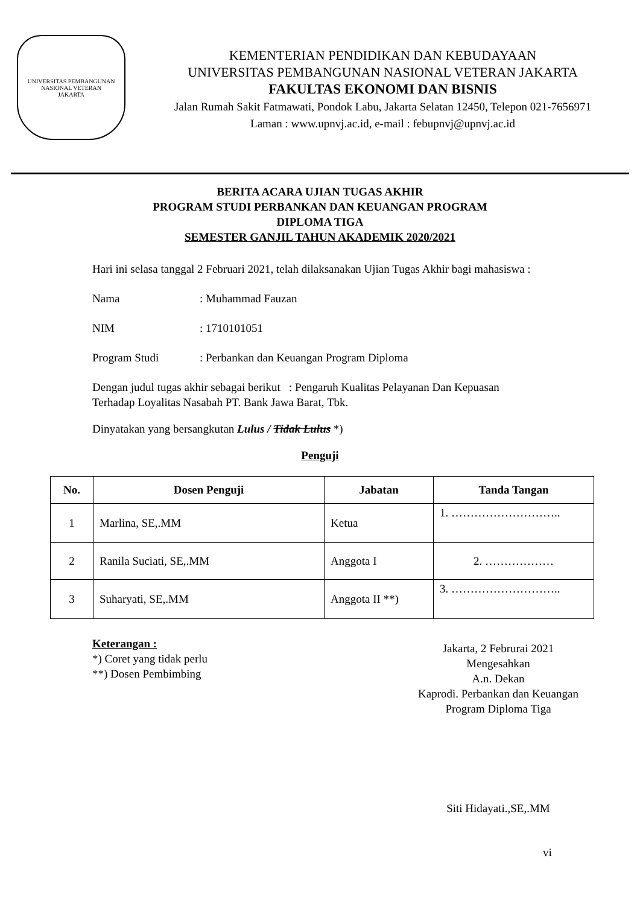UNIVERSITAS PEMBANGUNAN NASIONAL VETERAN
JAKARTA
KEMENTERIAN PENDIDIKAN DAN KEBUDAYAAN
UNIVERSITAS PEMBANGUNAN NASIONAL VETERAN JAKARTA
FAKULTAS EKONOMI DAN BISNIS
Jalan Rumah Sakit Fatmawati, Pondok Labu, Jakarta Selatan 12450, Telepon 021-7656971
Laman : www.upnvj.ac.id, e-mail : febupnvj@upnvj.ac.id
BERITA ACARA UJIAN TUGAS AKHIR
PROGRAM STUDI PERBANKAN DAN KEUANGAN PROGRAM
DIPLOMA TIGA
SEMESTER GANJIL TAHUN AKADEMIK 2020/2021
Hari ini selasa tanggal 2 Februari 2021, telah dilaksanakan Ujian Tugas Akhir bagi mahasiswa :
Nama: Muhammad Fauzan
NIM: 1710101051
Program Studi: Perbankan dan Keuangan Program Diploma
Dengan judul tugas akhir sebagai berikut : Pengaruh Kualitas Pelayanan Dan Kepuasan Terhadap Loyalitas Nasabah PT. Bank Jawa Barat, Tbk.
Dinyatakan yang bersangkutan Lulus / Tidak Lulus *)
Penguji
| No. | Dosen Penguji | Jabatan | Tanda Tangan |
| --- | --- | --- | --- |
| 1 | Marlina, SE,.MM | Ketua | 1. ……………………….. |
| 2 | Ranila Suciati, SE,.MM | Anggota I | 2. ……………… |
| 3 | Suharyati, SE,.MM | Anggota II **) | 3. ……………………….. |
Keterangan :
*) Coret yang tidak perlu
**) Dosen Pembimbing
Jakarta, 2 Februrai 2021
Mengesahkan
A.n. Dekan
Kaprodi. Perbankan dan Keuangan
Program Diploma Tiga
Siti Hidayati.,SE,.MM
vi